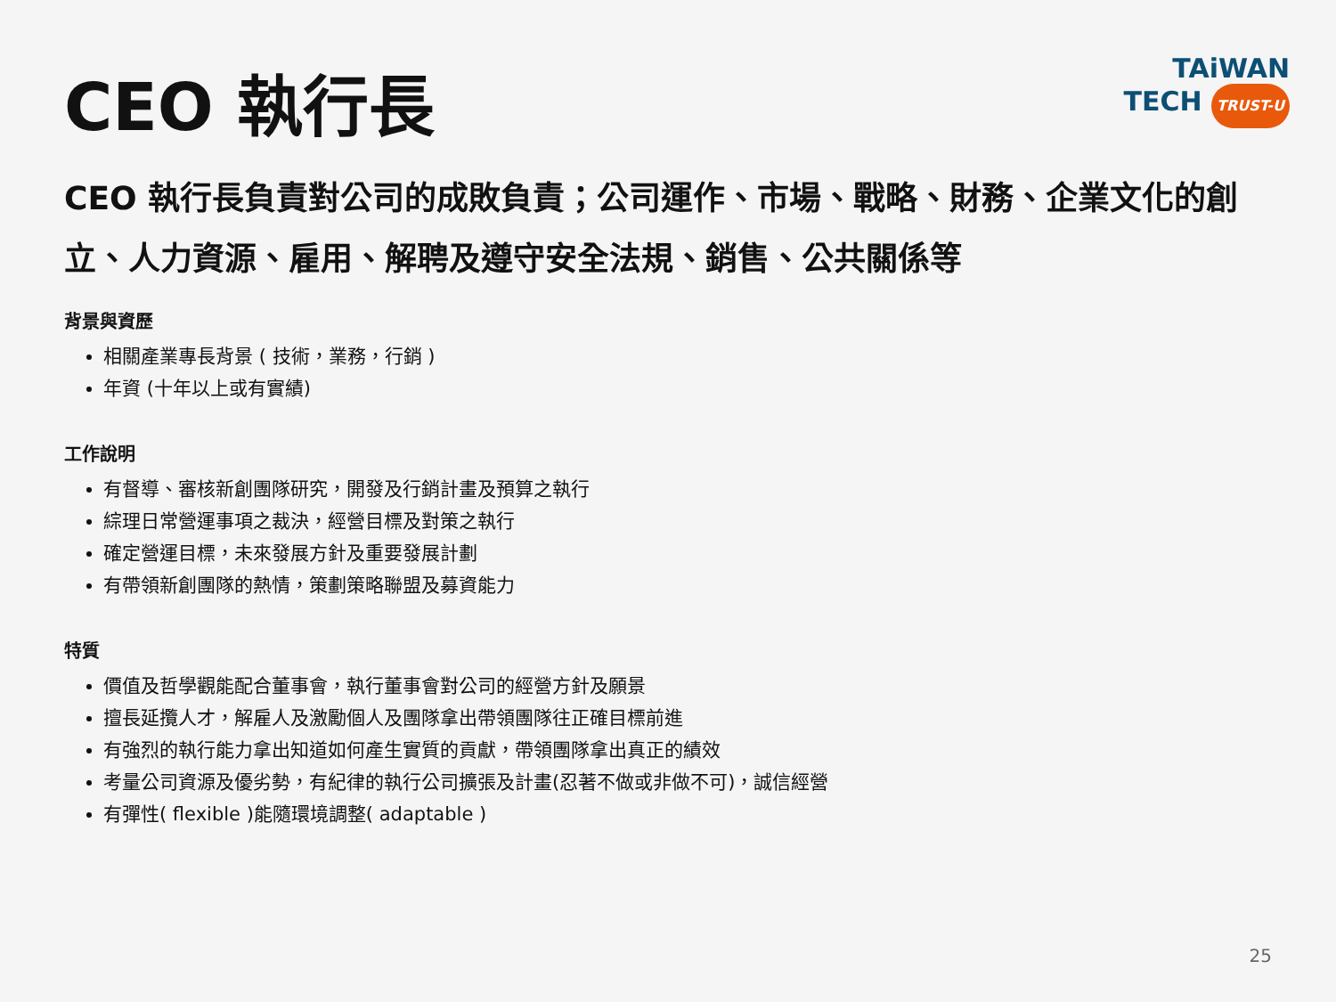CEO 執行長
TAiWAN
TECH TRUST-U
CEO 執行長負責對公司的成敗負責；公司運作、市場、戰略、財務、企業文化的創立、人力資源、雇用、解聘及遵守安全法規、銷售、公共關係等
背景與資歷
相關產業專長背景 ( 技術，業務，行銷 )
年資 (十年以上或有實績)
工作說明
有督導、審核新創團隊研究，開發及行銷計畫及預算之執行
綜理日常營運事項之裁決，經營目標及對策之執行
確定營運目標，未來發展方針及重要發展計劃
有帶領新創團隊的熱情，策劃策略聯盟及募資能力
特質
價值及哲學觀能配合董事會，執行董事會對公司的經營方針及願景
擅長延攬人才，解雇人及激勵個人及團隊拿出帶領團隊往正確目標前進
有強烈的執行能力拿出知道如何產生實質的貢獻，帶領團隊拿出真正的績效
考量公司資源及優劣勢，有紀律的執行公司擴張及計畫(忍著不做或非做不可)，誠信經營
有彈性( flexible )能隨環境調整( adaptable )
25